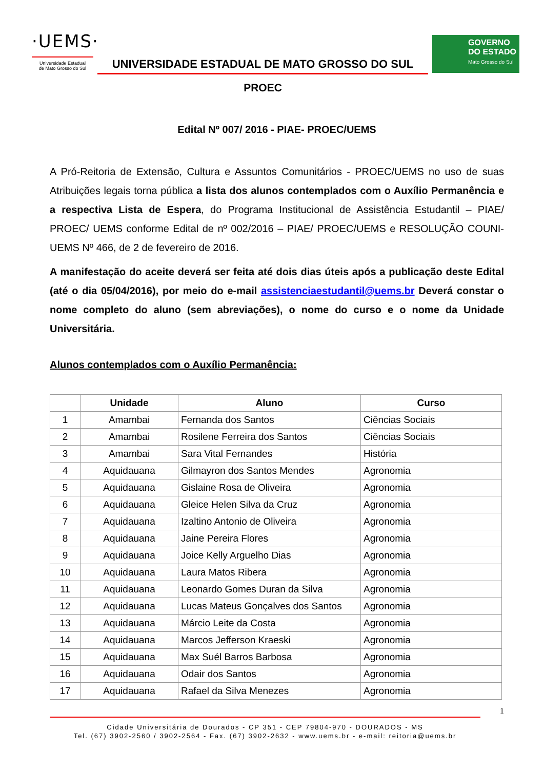·UEMS·
Universidade Estadual
de Mato Grosso do Sul
UNIVERSIDADE ESTADUAL DE MATO GROSSO DO SUL
PROEC
GOVERNO
DO ESTADO
Mato Grosso do Sul
Edital Nº 007/ 2016 - PIAE- PROEC/UEMS
A Pró-Reitoria de Extensão, Cultura e Assuntos Comunitários - PROEC/UEMS no uso de suas Atribuições legais torna pública a lista dos alunos contemplados com o Auxílio Permanência e a respectiva Lista de Espera, do Programa Institucional de Assistência Estudantil – PIAE/ PROEC/ UEMS conforme Edital de nº 002/2016 – PIAE/ PROEC/UEMS e RESOLUÇÃO COUNI-UEMS Nº 466, de 2 de fevereiro de 2016.
A manifestação do aceite deverá ser feita até dois dias úteis após a publicação deste Edital (até o dia 05/04/2016), por meio do e-mail assistenciaestudantil@uems.br Deverá constar o nome completo do aluno (sem abreviações), o nome do curso e o nome da Unidade Universitária.
Alunos contemplados com o Auxílio Permanência:
| | Unidade | Aluno | Curso |
| --- | --- | --- | --- |
| 1 | Amambai | Fernanda dos Santos | Ciências Sociais |
| 2 | Amambai | Rosilene Ferreira dos Santos | Ciências Sociais |
| 3 | Amambai | Sara Vital Fernandes | História |
| 4 | Aquidauana | Gilmayron dos Santos Mendes | Agronomia |
| 5 | Aquidauana | Gislaine Rosa de Oliveira | Agronomia |
| 6 | Aquidauana | Gleice Helen Silva da Cruz | Agronomia |
| 7 | Aquidauana | Izaltino Antonio de Oliveira | Agronomia |
| 8 | Aquidauana | Jaine Pereira Flores | Agronomia |
| 9 | Aquidauana | Joice Kelly Arguelho Dias | Agronomia |
| 10 | Aquidauana | Laura Matos Ribera | Agronomia |
| 11 | Aquidauana | Leonardo Gomes Duran da Silva | Agronomia |
| 12 | Aquidauana | Lucas Mateus Gonçalves dos Santos | Agronomia |
| 13 | Aquidauana | Márcio Leite da Costa | Agronomia |
| 14 | Aquidauana | Marcos Jefferson Kraeski | Agronomia |
| 15 | Aquidauana | Max Suél Barros Barbosa | Agronomia |
| 16 | Aquidauana | Odair dos Santos | Agronomia |
| 17 | Aquidauana | Rafael da Silva Menezes | Agronomia |
1
Cidade Universitária de Dourados - CP 351 - CEP 79804-970 - DOURADOS - MS
Tel. (67) 3902-2560 / 3902-2564 - Fax. (67) 3902-2632 - www.uems.br - e-mail: reitoria@uems.br